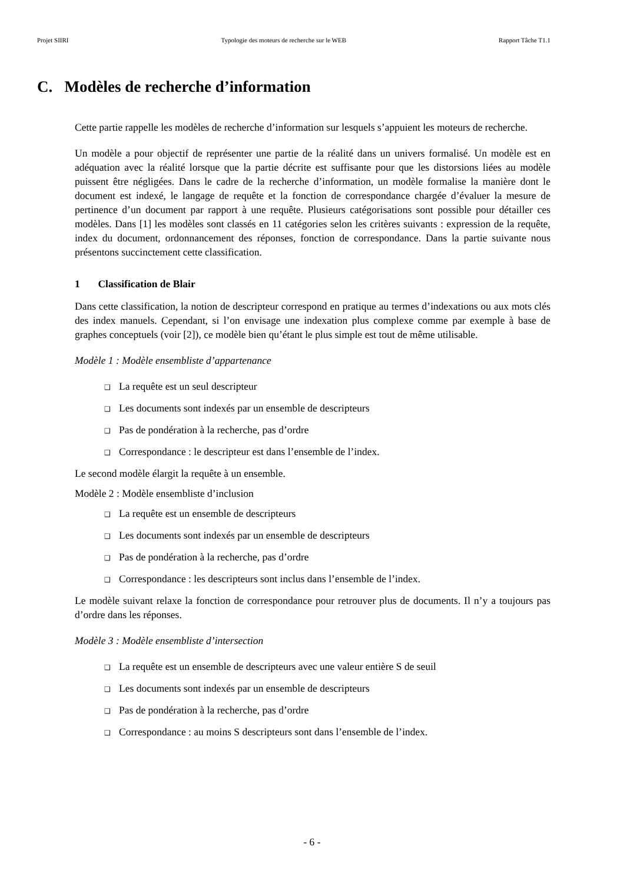Projet SIIRI Typologie des moteurs de recherche sur le WEB Rapport Tâche T1.1
C. Modèles de recherche d’information
Cette partie rappelle les modèles de recherche d’information sur lesquels s’appuient les moteurs de recherche.
Un modèle a pour objectif de représenter une partie de la réalité dans un univers formalisé. Un modèle est en adéquation avec la réalité lorsque que la partie décrite est suffisante pour que les distorsions liées au modèle puissent être négligées. Dans le cadre de la recherche d’information, un modèle formalise la manière dont le document est indexé, le langage de requête et la fonction de correspondance chargée d’évaluer la mesure de pertinence d’un document par rapport à une requête. Plusieurs catégorisations sont possible pour détailler ces modèles. Dans [1] les modèles sont classés en 11 catégories selon les critères suivants : expression de la requête, index du document, ordonnancement des réponses, fonction de correspondance. Dans la partie suivante nous présentons succinctement cette classification.
1 Classification de Blair
Dans cette classification, la notion de descripteur correspond en pratique au termes d’indexations ou aux mots clés des index manuels. Cependant, si l’on envisage une indexation plus complexe comme par exemple à base de graphes conceptuels (voir [2]), ce modèle bien qu’étant le plus simple est tout de même utilisable.
Modèle 1 : Modèle ensembliste d’appartenance
❑ La requête est un seul descripteur
❑ Les documents sont indexés par un ensemble de descripteurs
❑ Pas de pondération à la recherche, pas d’ordre
❑ Correspondance : le descripteur est dans l’ensemble de l’index.
Le second modèle élargit la requête à un ensemble.
Modèle 2 : Modèle ensembliste d’inclusion
❑ La requête est un ensemble de descripteurs
❑ Les documents sont indexés par un ensemble de descripteurs
❑ Pas de pondération à la recherche, pas d’ordre
❑ Correspondance : les descripteurs sont inclus dans l’ensemble de l’index.
Le modèle suivant relaxe la fonction de correspondance pour retrouver plus de documents. Il n’y a toujours pas d’ordre dans les réponses.
Modèle 3 : Modèle ensembliste d’intersection
❑ La requête est un ensemble de descripteurs avec une valeur entière S de seuil
❑ Les documents sont indexés par un ensemble de descripteurs
❑ Pas de pondération à la recherche, pas d’ordre
❑ Correspondance : au moins S descripteurs sont dans l’ensemble de l’index.
- 6 -